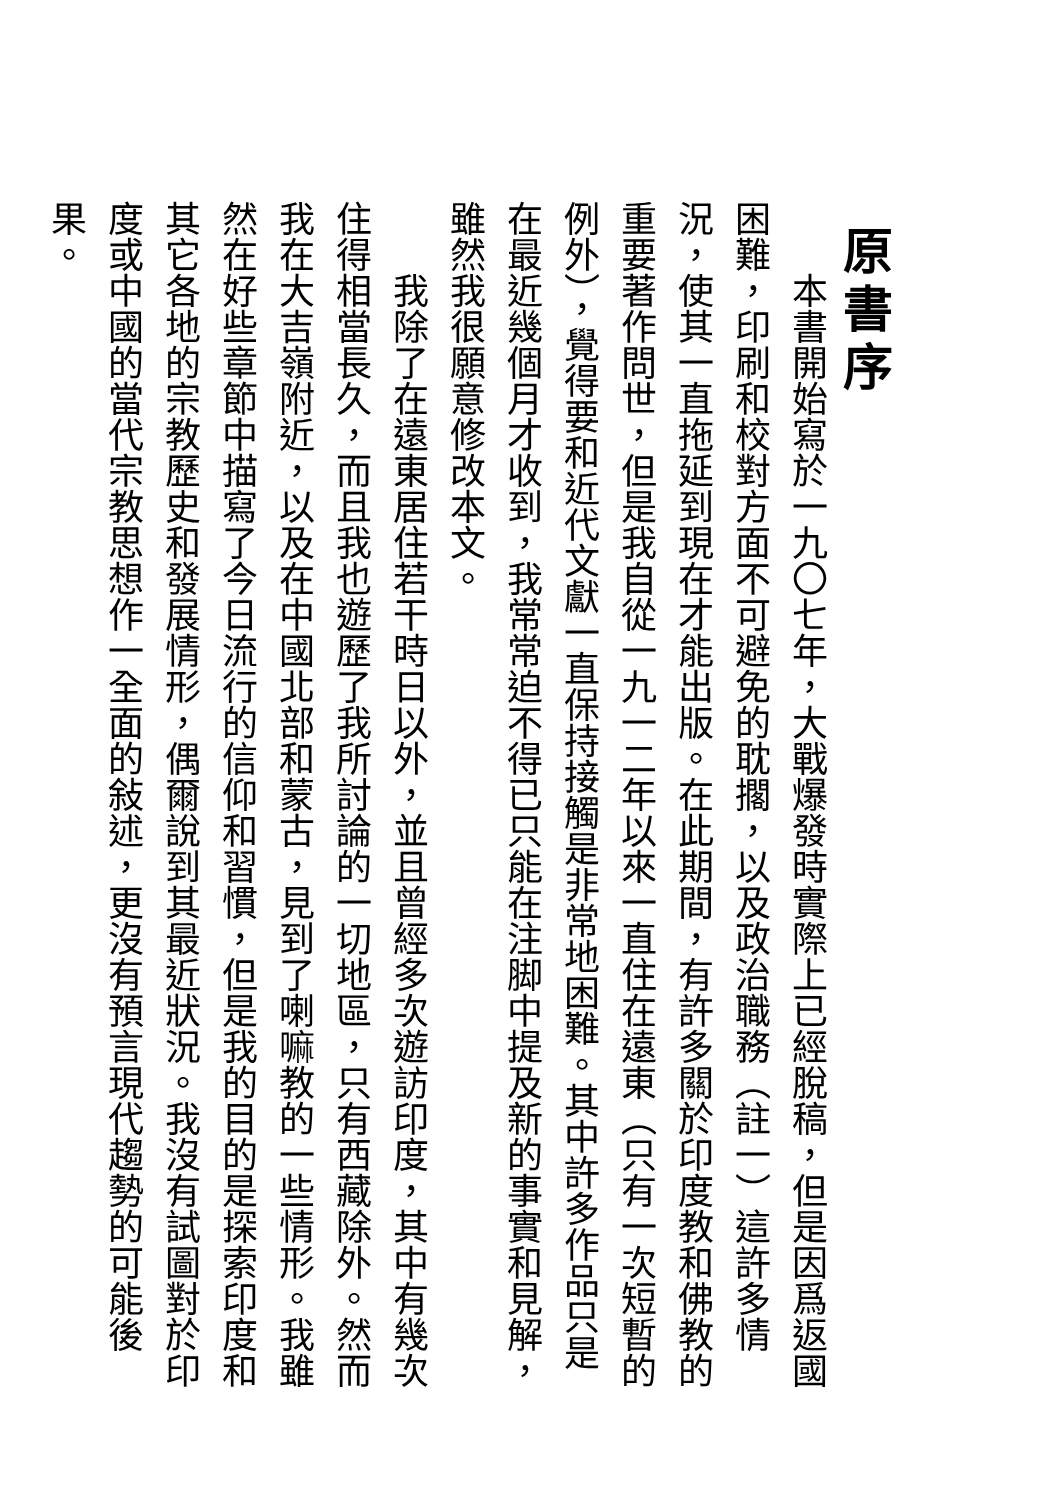原書序
本書開始寫於一九〇七年，大戰爆發時實際上已經脫稿，但是因爲返國困難，印刷和校對方面不可避免的耽擱，以及政治職務（註一）這許多情況，使其一直拖延到現在才能出版。在此期間，有許多關於印度教和佛教的重要著作問世，但是我自從一九一二年以來一直住在遠東（只有一次短暫的例外），覺得要和近代文獻一直保持接觸是非常地困難。其中許多作品只是在最近幾個月才收到，我常常迫不得已只能在注脚中提及新的事實和見解，雖然我很願意修改本文。
我除了在遠東居住若干時日以外，並且曾經多次遊訪印度，其中有幾次住得相當長久，而且我也遊歷了我所討論的一切地區，只有西藏除外。然而我在大吉嶺附近，以及在中國北部和蒙古，見到了喇嘛教的一些情形。我雖然在好些章節中描寫了今日流行的信仰和習慣，但是我的目的是探索印度和其它各地的宗教歷史和發展情形，偶爾說到其最近狀況。我沒有試圖對於印度或中國的當代宗教思想作一全面的敍述，更沒有預言現代趨勢的可能後果。